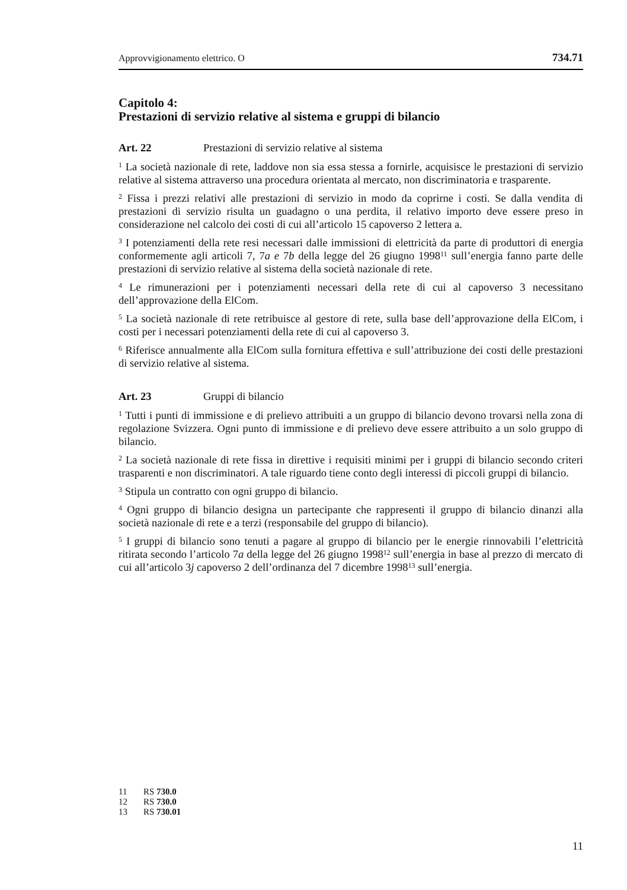Approvvigionamento elettrico. O 734.71
Capitolo 4:
Prestazioni di servizio relative al sistema e gruppi di bilancio
Art. 22 Prestazioni di servizio relative al sistema
<sup>1</sup> La società nazionale di rete, laddove non sia essa stessa a fornirle, acquisisce le prestazioni di servizio relative al sistema attraverso una procedura orientata al mercato, non discriminatoria e trasparente.
<sup>2</sup> Fissa i prezzi relativi alle prestazioni di servizio in modo da coprirne i costi. Se dalla vendita di prestazioni di servizio risulta un guadagno o una perdita, il relativo importo deve essere preso in considerazione nel calcolo dei costi di cui all’articolo 15 capoverso 2 lettera a.
<sup>3</sup> I potenziamenti della rete resi necessari dalle immissioni di elettricità da parte di produttori di energia conformemente agli articoli 7, 7a e 7b della legge del 26 giugno 1998<sup>11</sup> sull’energia fanno parte delle prestazioni di servizio relative al sistema della società nazionale di rete.
<sup>4</sup> Le rimunerazioni per i potenziamenti necessari della rete di cui al capoverso 3 necessitano dell’approvazione della ElCom.
<sup>5</sup> La società nazionale di rete retribuisce al gestore di rete, sulla base dell’approvazione della ElCom, i costi per i necessari potenziamenti della rete di cui al capoverso 3.
<sup>6</sup> Riferisce annualmente alla ElCom sulla fornitura effettiva e sull’attribuzione dei costi delle prestazioni di servizio relative al sistema.
Art. 23 Gruppi di bilancio
<sup>1</sup> Tutti i punti di immissione e di prelievo attribuiti a un gruppo di bilancio devono trovarsi nella zona di regolazione Svizzera. Ogni punto di immissione e di prelievo deve essere attribuito a un solo gruppo di bilancio.
<sup>2</sup> La società nazionale di rete fissa in direttive i requisiti minimi per i gruppi di bilancio secondo criteri trasparenti e non discriminatori. A tale riguardo tiene conto degli interessi di piccoli gruppi di bilancio.
<sup>3</sup> Stipula un contratto con ogni gruppo di bilancio.
<sup>4</sup> Ogni gruppo di bilancio designa un partecipante che rappresenti il gruppo di bilancio dinanzi alla società nazionale di rete e a terzi (responsabile del gruppo di bilancio).
<sup>5</sup> I gruppi di bilancio sono tenuti a pagare al gruppo di bilancio per le energie rinnovabili l’elettricità ritirata secondo l’articolo 7a della legge del 26 giugno 1998<sup>12</sup> sull’energia in base al prezzo di mercato di cui all’articolo 3j capoverso 2 dell’ordinanza del 7 dicembre 1998<sup>13</sup> sull’energia.
11 RS 730.0
12 RS 730.0
13 RS 730.01
11